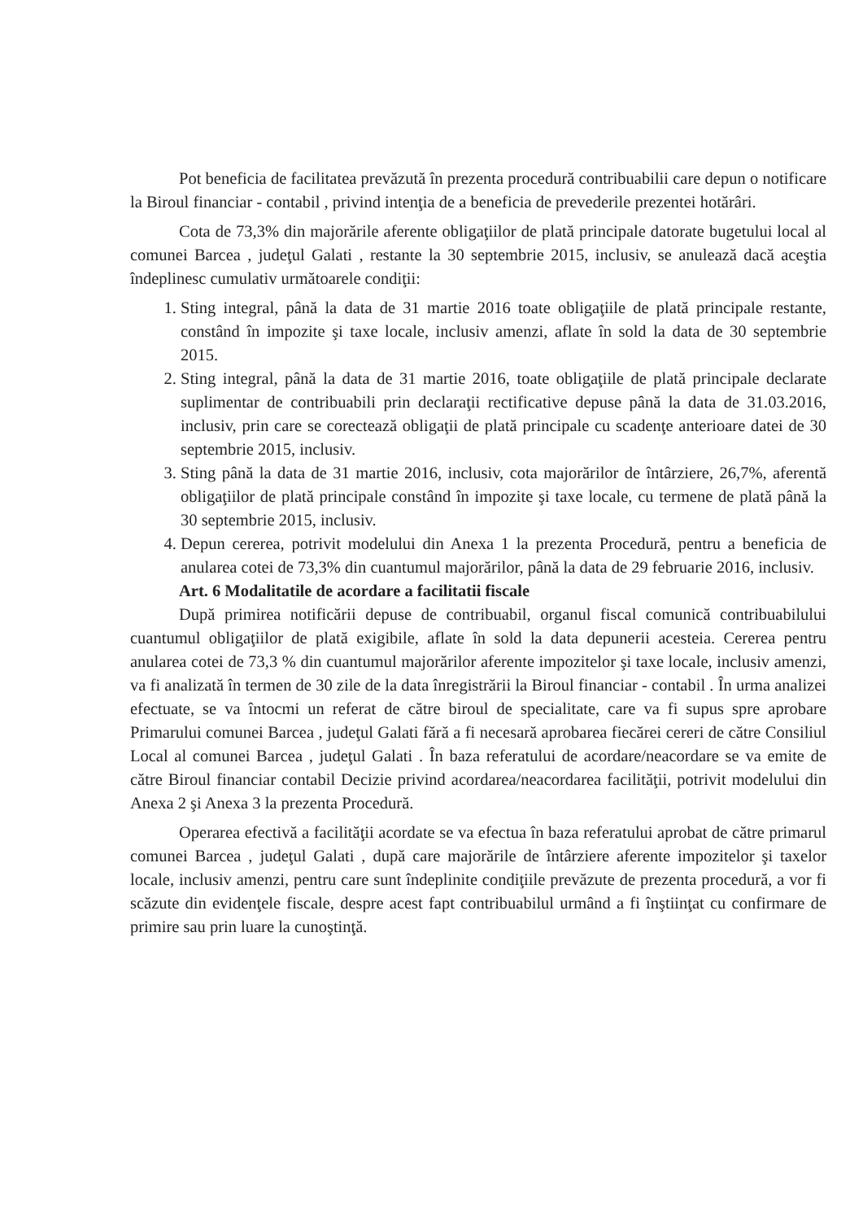Pot beneficia de facilitatea prevăzută în prezenta procedură contribuabilii care depun o notificare la Biroul financiar - contabil , privind intenţia de a beneficia de prevederile prezentei hotărâri.
Cota de 73,3% din majorările aferente obligaţiilor de plată principale datorate bugetului local al comunei Barcea , judeţul Galati , restante la 30 septembrie 2015, inclusiv, se anulează dacă aceştia îndeplinesc cumulativ următoarele condiţii:
1. Sting integral, până la data de 31 martie 2016 toate obligaţiile de plată principale restante, constând în impozite şi taxe locale, inclusiv amenzi, aflate în sold la data de 30 septembrie 2015.
2. Sting integral, până la data de 31 martie 2016, toate obligaţiile de plată principale declarate suplimentar de contribuabili prin declaraţii rectificative depuse până la data de 31.03.2016, inclusiv, prin care se corectează obligaţii de plată principale cu scadenţe anterioare datei de 30 septembrie 2015, inclusiv.
3. Sting până la data de 31 martie 2016, inclusiv, cota majorărilor de întârziere, 26,7%, aferentă obligaţiilor de plată principale constând în impozite şi taxe locale, cu termene de plată până la 30 septembrie 2015, inclusiv.
4. Depun cererea, potrivit modelului din Anexa 1 la prezenta Procedură, pentru a beneficia de anularea cotei de 73,3% din cuantumul majorărilor, până la data de 29 februarie 2016, inclusiv.
Art. 6 Modalitatile de acordare a facilitatii fiscale
După primirea notificării depuse de contribuabil, organul fiscal comunică contribuabilului cuantumul obligaţiilor de plată exigibile, aflate în sold la data depunerii acesteia. Cererea pentru anularea cotei de 73,3 % din cuantumul majorărilor aferente impozitelor şi taxe locale, inclusiv amenzi, va fi analizată în termen de 30 zile de la data înregistrării la Biroul financiar - contabil . În urma analizei efectuate, se va întocmi un referat de către biroul de specialitate, care va fi supus spre aprobare Primarului comunei Barcea , judeţul Galati fără a fi necesară aprobarea fiecărei cereri de către Consiliul Local al comunei Barcea , judeţul Galati . În baza referatului de acordare/neacordare se va emite de către Biroul financiar contabil Decizie privind acordarea/neacordarea facilităţii, potrivit modelului din Anexa 2 şi Anexa 3 la prezenta Procedură.
Operarea efectivă a facilităţii acordate se va efectua în baza referatului aprobat de către primarul comunei Barcea , judeţul Galati , după care majorările de întârziere aferente impozitelor şi taxelor locale, inclusiv amenzi, pentru care sunt îndeplinite condiţiile prevăzute de prezenta procedură, a vor fi scăzute din evidenţele fiscale, despre acest fapt contribuabilul urmând a fi înştiinţat cu confirmare de primire sau prin luare la cunoştinţă.